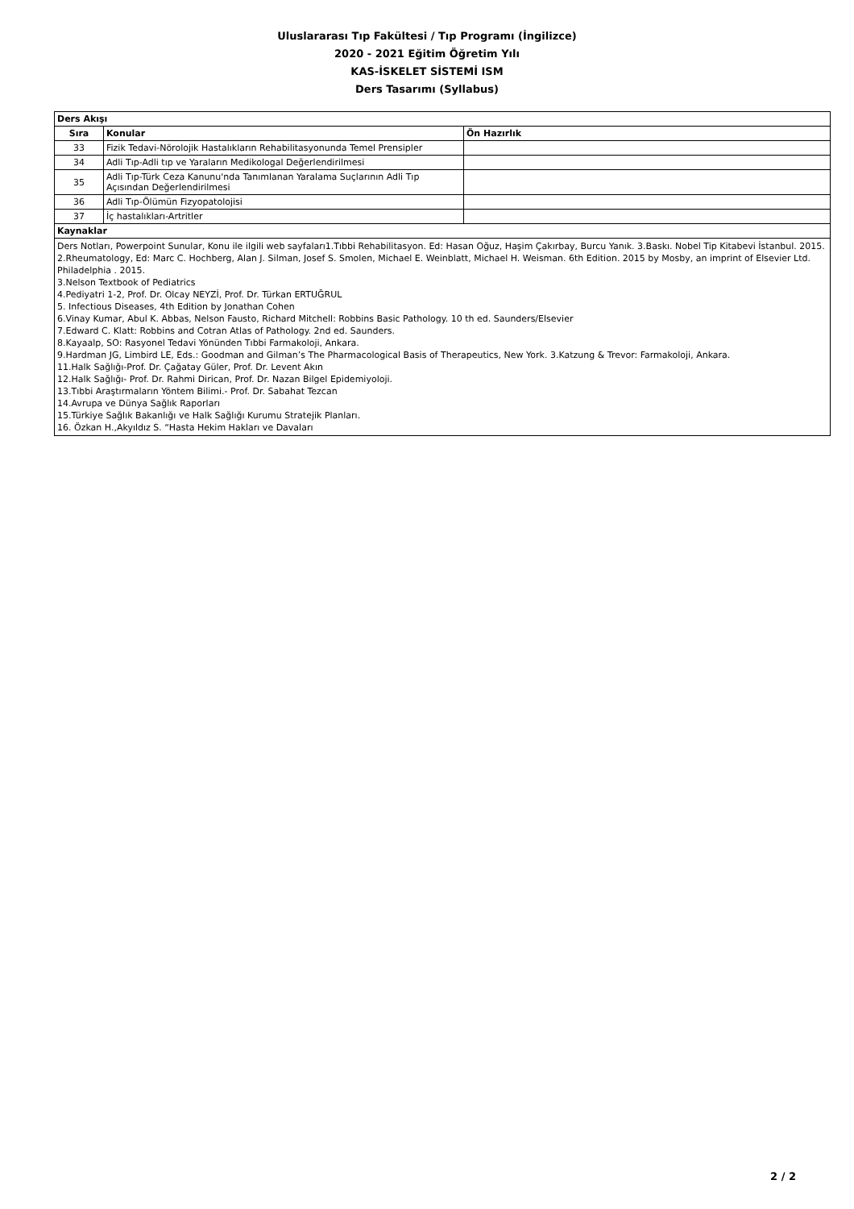Uluslararası Tıp Fakültesi / Tıp Programı (İngilizce)
2020 - 2021 Eğitim Öğretim Yılı
KAS-İSKELET SİSTEMİ ISM
Ders Tasarımı (Syllabus)
| Ders Akışı | | |
| --- | --- | --- |
| Sıra | Konular | Ön Hazırlık |
| 33 | Fizik Tedavi-Nörolojik Hastalıkların Rehabilitasyonunda Temel Prensipler | |
| 34 | Adli Tıp-Adli tıp ve Yaraların Medikologal Değerlendirilmesi | |
| 35 | Adli Tıp-Türk Ceza Kanunu'nda Tanımlanan Yaralama Suçlarının Adli Tıp Açısından Değerlendirilmesi | |
| 36 | Adli Tıp-Ölümün Fizyopatolojisi | |
| 37 | İç hastalıkları-Artritler | |
| Kaynaklar | | |
| Ders Notları, Powerpoint Sunular, Konu ile ilgili web sayfaları1.Tıbbi Rehabilitasyon. Ed: Hasan Oğuz, Haşim Çakırbay, Burcu Yanık. 3.Baskı. Nobel Tip Kitabevi İstanbul. 2015. 2.Rheumatology, Ed: Marc C. Hochberg, Alan J. Silman, Josef S. Smolen, Michael E. Weinblatt, Michael H. Weisman. 6th Edition. 2015 by Mosby, an imprint of Elsevier Ltd. Philadelphia . 2015. 3.Nelson Textbook of Pediatrics 4.Pediyatri 1-2, Prof. Dr. Olcay NEYZİ, Prof. Dr. Türkan ERTUĞRUL 5. Infectious Diseases, 4th Edition by Jonathan Cohen 6.Vinay Kumar, Abul K. Abbas, Nelson Fausto, Richard Mitchell: Robbins Basic Pathology. 10 th ed. Saunders/Elsevier 7.Edward C. Klatt: Robbins and Cotran Atlas of Pathology. 2nd ed. Saunders. 8.Kayaalp, SO: Rasyonel Tedavi Yönünden Tıbbi Farmakoloji, Ankara. 9.Hardman JG, Limbird LE, Eds.: Goodman and Gilman’s The Pharmacological Basis of Therapeutics, New York. 3.Katzung & Trevor: Farmakoloji, Ankara. 11.Halk Sağlığı-Prof. Dr. Çağatay Güler, Prof. Dr. Levent Akın 12.Halk Sağlığı- Prof. Dr. Rahmi Dirican, Prof. Dr. Nazan Bilgel Epidemiyoloji. 13.Tıbbi Araştırmaların Yöntem Bilimi.- Prof. Dr. Sabahat Tezcan 14.Avrupa ve Dünya Sağlık Raporları 15.Türkiye Sağlık Bakanlığı ve Halk Sağlığı Kurumu Stratejik Planları. 16. Özkan H.,Akyıldız S. “Hasta Hekim Hakları ve Davaları | | |
2 / 2